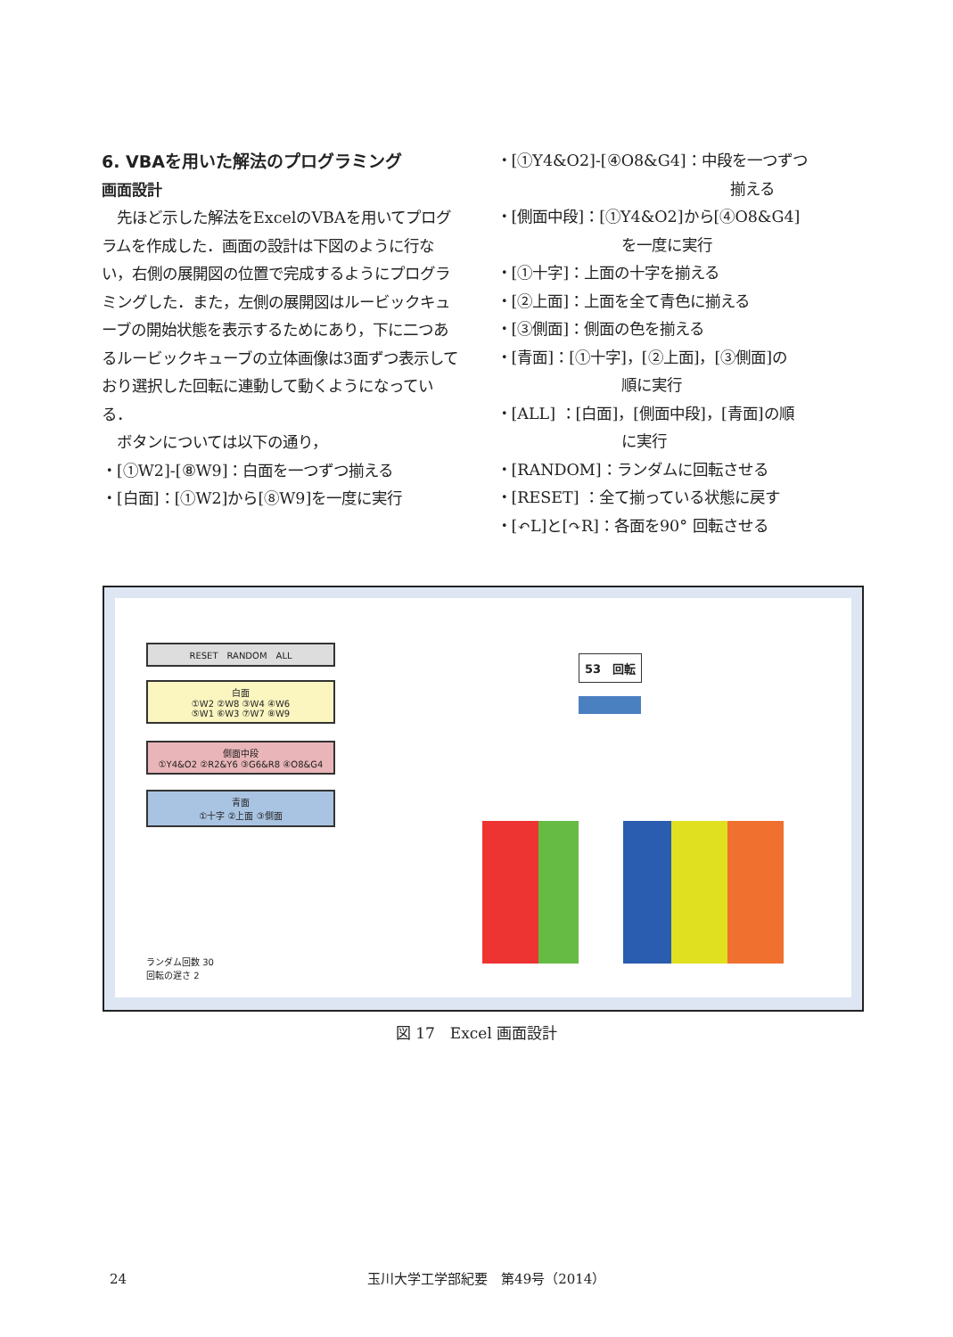6. VBAを用いた解法のプログラミング
画面設計
　先ほど示した解法をExcelのVBAを用いてプログラムを作成した．画面の設計は下図のように行ない，右側の展開図の位置で完成するようにプログラミングした．また，左側の展開図はルービックキューブの開始状態を表示するためにあり，下に二つあるルービックキューブの立体画像は3面ずつ表示しており選択した回転に連動して動くようになっている．
　ボタンについては以下の通り，
・[①W2]-[⑧W9]：白面を一つずつ揃える
・[白面]：[①W2]から[⑧W9]を一度に実行
・[①Y4&O2]-[④O8&G4]：中段を一つずつ
揃える
・[側面中段]：[①Y4&O2]から[④O8&G4]
を一度に実行
・[①十字]：上面の十字を揃える
・[②上面]：上面を全て青色に揃える
・[③側面]：側面の色を揃える
・[青面]：[①十字]，[②上面]，[③側面]の
順に実行
・[ALL] ：[白面]，[側面中段]，[青面]の順
に実行
・[RANDOM]：ランダムに回転させる
・[RESET] ：全て揃っている状態に戻す
・[↶L]と[↷R]：各面を90° 回転させる
RESET　RANDOM　ALL
白面
①W2 ②W8 ③W4 ④W6
⑤W1 ⑥W3 ⑦W7 ⑧W9
側面中段
①Y4&O2 ②R2&Y6 ③G6&R8 ④O8&G4
青面
①十字 ②上面 ③側面
ランダム回数 30
回転の遅さ 2
53　回転
図 17　Excel 画面設計
24 玉川大学工学部紀要　第49号（2014）